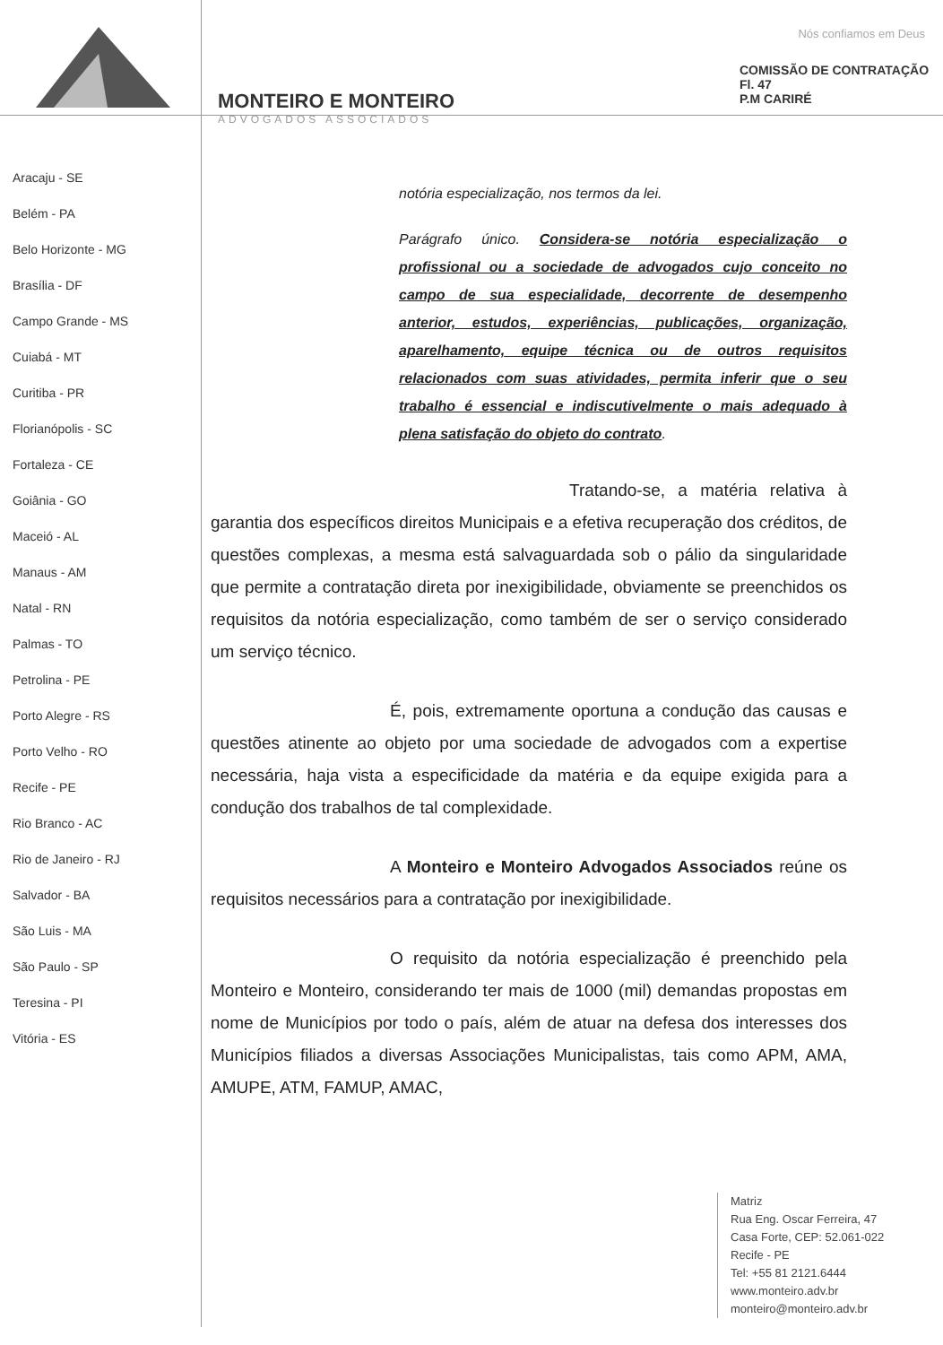Nós confiamos em Deus
MONTEIRO E MONTEIRO
ADVOGADOS ASSOCIADOS
COMISSÃO DE CONTRATAÇÃO
Fl. 47
P.M CARIRÉ
Aracaju - SE
Belém - PA
Belo Horizonte - MG
Brasília - DF
Campo Grande - MS
Cuiabá - MT
Curitiba - PR
Florianópolis - SC
Fortaleza - CE
Goiânia - GO
Maceió - AL
Manaus - AM
Natal - RN
Palmas - TO
Petrolina - PE
Porto Alegre - RS
Porto Velho - RO
Recife - PE
Rio Branco - AC
Rio de Janeiro - RJ
Salvador - BA
São Luis - MA
São Paulo - SP
Teresina - PI
Vitória - ES
notória especialização, nos termos da lei.
Parágrafo único. Considera-se notória especialização o profissional ou a sociedade de advogados cujo conceito no campo de sua especialidade, decorrente de desempenho anterior, estudos, experiências, publicações, organização, aparelhamento, equipe técnica ou de outros requisitos relacionados com suas atividades, permita inferir que o seu trabalho é essencial e indiscutivelmente o mais adequado à plena satisfação do objeto do contrato.
Tratando-se, a matéria relativa à garantia dos específicos direitos Municipais e a efetiva recuperação dos créditos, de questões complexas, a mesma está salvaguardada sob o pálio da singularidade que permite a contratação direta por inexigibilidade, obviamente se preenchidos os requisitos da notória especialização, como também de ser o serviço considerado um serviço técnico.
É, pois, extremamente oportuna a condução das causas e questões atinente ao objeto por uma sociedade de advogados com a expertise necessária, haja vista a especificidade da matéria e da equipe exigida para a condução dos trabalhos de tal complexidade.
A Monteiro e Monteiro Advogados Associados reúne os requisitos necessários para a contratação por inexigibilidade.
O requisito da notória especialização é preenchido pela Monteiro e Monteiro, considerando ter mais de 1000 (mil) demandas propostas em nome de Municípios por todo o país, além de atuar na defesa dos interesses dos Municípios filiados a diversas Associações Municipalistas, tais como APM, AMA, AMUPE, ATM, FAMUP, AMAC,
Matriz
Rua Eng. Oscar Ferreira, 47
Casa Forte, CEP: 52.061-022
Recife - PE
Tel: +55 81 2121.6444
www.monteiro.adv.br
monteiro@monteiro.adv.br